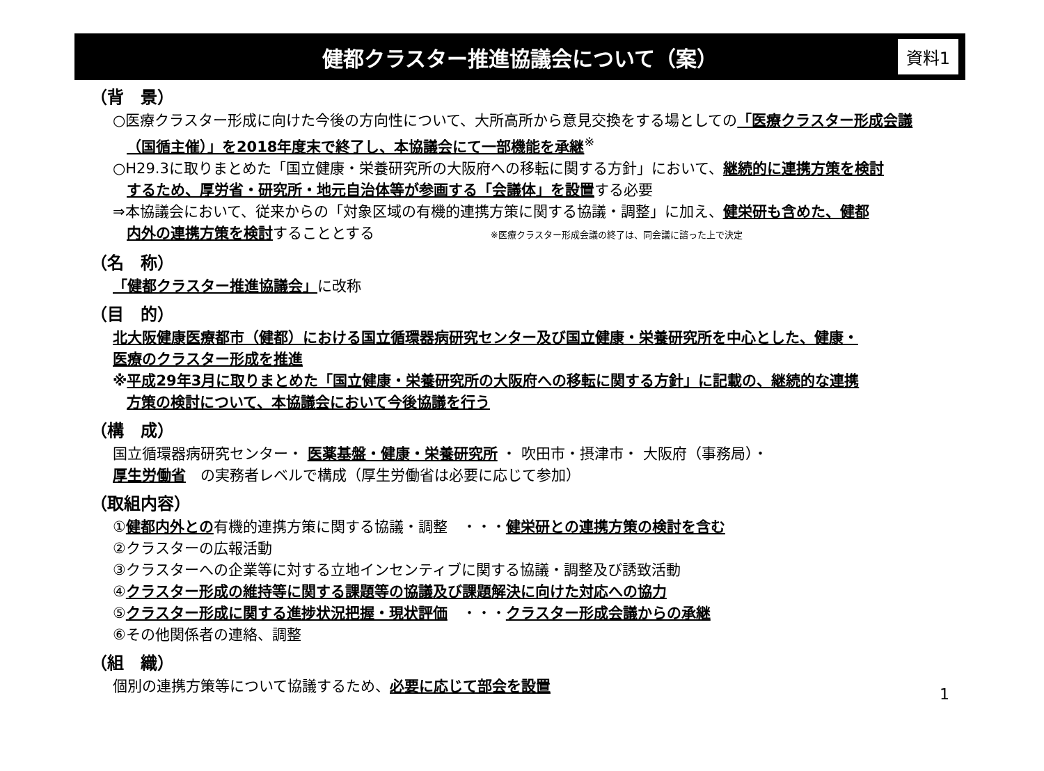健都クラスター推進協議会について（案） 資料1
（背　景）
○医療クラスター形成に向けた今後の方向性について、大所高所から意見交換をする場としての「医療クラスター形成会議
（国循主催）」を2018年度末で終了し、本協議会にて一部機能を承継<sup>※</sup>
○H29.3に取りまとめた「国立健康・栄養研究所の大阪府への移転に関する方針」において、継続的に連携方策を検討
するため、厚労省・研究所・地元自治体等が参画する「会議体」を設置する必要
⇒本協議会において、従来からの「対象区域の有機的連携方策に関する協議・調整」に加え、健栄研も含めた、健都
内外の連携方策を検討することとする ※医療クラスター形成会議の終了は、同会議に諮った上で決定
（名　称）
「健都クラスター推進協議会」に改称
（目　的）
北大阪健康医療都市（健都）における国立循環器病研究センター及び国立健康・栄養研究所を中心とした、健康・
医療のクラスター形成を推進
※平成29年3月に取りまとめた「国立健康・栄養研究所の大阪府への移転に関する方針」に記載の、継続的な連携
方策の検討について、本協議会において今後協議を行う
（構　成）
国立循環器病研究センター・ 医薬基盤・健康・栄養研究所 ・ 吹田市・摂津市・ 大阪府（事務局）・
厚生労働省　の実務者レベルで構成（厚生労働省は必要に応じて参加）
（取組内容）
①健都内外との有機的連携方策に関する協議・調整　・・・健栄研との連携方策の検討を含む
②クラスターの広報活動
③クラスターへの企業等に対する立地インセンティブに関する協議・調整及び誘致活動
④クラスター形成の維持等に関する課題等の協議及び課題解決に向けた対応への協力
⑤クラスター形成に関する進捗状況把握・現状評価　・・・クラスター形成会議からの承継
⑥その他関係者の連絡、調整
（組　織）
個別の連携方策等について協議するため、必要に応じて部会を設置
1